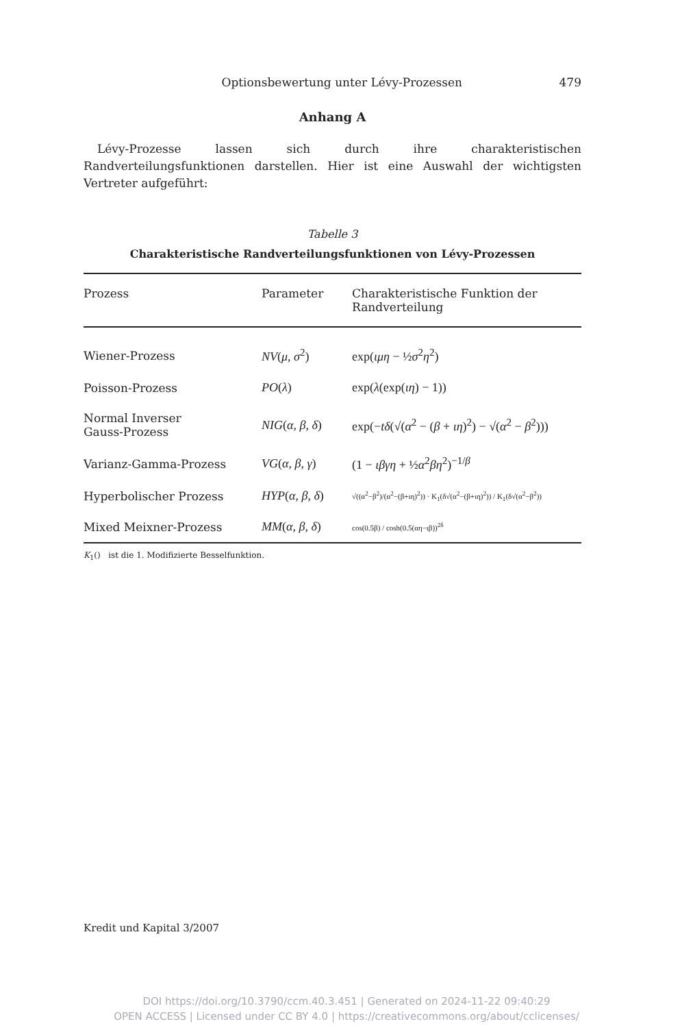Optionsbewertung unter Lévy-Prozessen 479
Anhang A
Lévy-Prozesse lassen sich durch ihre charakteristischen Randverteilungsfunktionen darstellen. Hier ist eine Auswahl der wichtigsten Vertreter aufgeführt:
Tabelle 3
Charakteristische Randverteilungsfunktionen von Lévy-Prozessen
| Prozess | Parameter | Charakteristische Funktion der Randverteilung |
| --- | --- | --- |
| Wiener-Prozess | NV ( μ , σ<sup>2</sup>) | exp( ιμη − ½ σ<sup>2</sup> η<sup>2</sup>) |
| Poisson-Prozess | PO ( λ ) | exp( λ (exp( ιη ) − 1)) |
| Normal Inverser Gauss-Prozess | NIG ( α , β , δ ) | exp(− tδ (√( α<sup>2</sup> − ( β + ιη )<sup>2</sup>) − √( α<sup>2</sup> − β<sup>2</sup>))) |
| Varianz-Gamma-Prozess | VG ( α , β , γ ) | (1 − ιβγη + ½ α<sup>2</sup> βη<sup>2</sup>)<sup>−1/β</sup> |
| Hyperbolischer Prozess | HYP ( α , β , δ ) | √((α<sup>2</sup>−β<sup>2</sup>)/(α<sup>2</sup>−(β+ιη)<sup>2</sup>)) · K<sub>1</sub>(δ√(α<sup>2</sup>−(β+ιη)<sup>2</sup>)) / K<sub>1</sub>(δ√(α<sup>2</sup>−β<sup>2</sup>)) |
| Mixed Meixner-Prozess | MM ( α , β , δ ) | cos(0.5β) / cosh(0.5(αη−ιβ))<sup>2δ</sup> |
K<sub>1</sub>() ist die 1. Modifizierte Besselfunktion.
Kredit und Kapital 3/2007
DOI https://doi.org/10.3790/ccm.40.3.451 | Generated on 2024-11-22 09:40:29
OPEN ACCESS | Licensed under CC BY 4.0 | https://creativecommons.org/about/cclicenses/